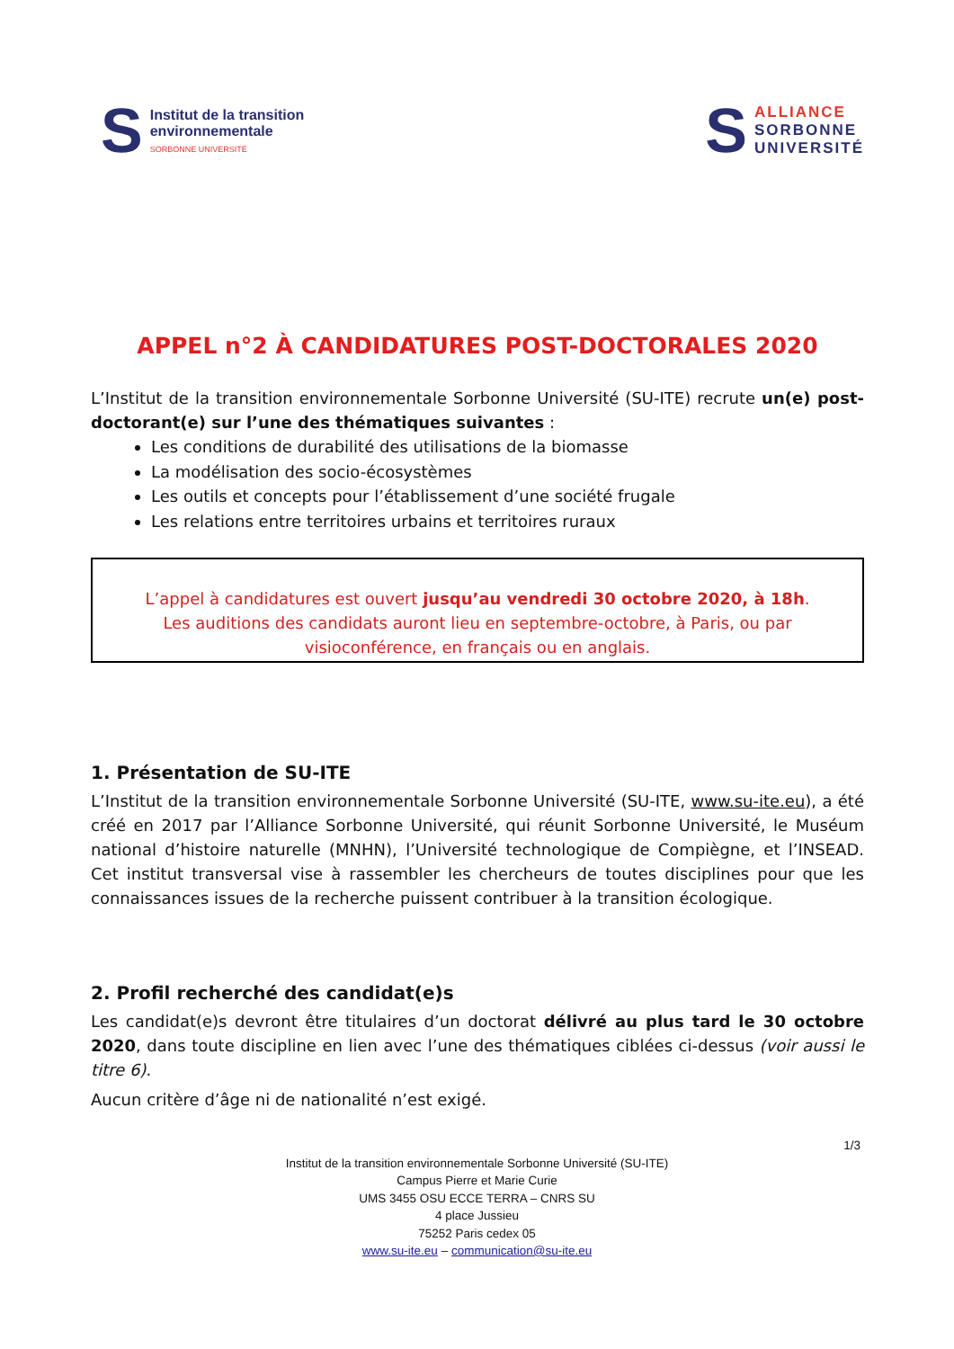S
Institut de la transition
environnementale
SORBONNE UNIVERSITÉ
S
ALLIANCE
SORBONNE
UNIVERSITÉ
APPEL n°2 À CANDIDATURES POST-DOCTORALES 2020
L’Institut de la transition environnementale Sorbonne Université (SU-ITE) recrute un(e) post-doctorant(e) sur l’une des thématiques suivantes :
Les conditions de durabilité des utilisations de la biomasse
La modélisation des socio-écosystèmes
Les outils et concepts pour l’établissement d’une société frugale
Les relations entre territoires urbains et territoires ruraux
L’appel à candidatures est ouvert jusqu’au vendredi 30 octobre 2020, à 18h.
Les auditions des candidats auront lieu en septembre-octobre, à Paris, ou par visioconférence, en français ou en anglais.
1. Présentation de SU-ITE
L’Institut de la transition environnementale Sorbonne Université (SU-ITE, www.su-ite.eu), a été créé en 2017 par l’Alliance Sorbonne Université, qui réunit Sorbonne Université, le Muséum national d’histoire naturelle (MNHN), l’Université technologique de Compiègne, et l’INSEAD. Cet institut transversal vise à rassembler les chercheurs de toutes disciplines pour que les connaissances issues de la recherche puissent contribuer à la transition écologique.
2. Profil recherché des candidat(e)s
Les candidat(e)s devront être titulaires d’un doctorat délivré au plus tard le 30 octobre 2020, dans toute discipline en lien avec l’une des thématiques ciblées ci-dessus (voir aussi le titre 6).
Aucun critère d’âge ni de nationalité n’est exigé.
1/3
Institut de la transition environnementale Sorbonne Université (SU-ITE)
Campus Pierre et Marie Curie
UMS 3455 OSU ECCE TERRA – CNRS SU
4 place Jussieu
75252 Paris cedex 05
www.su-ite.eu – communication@su-ite.eu